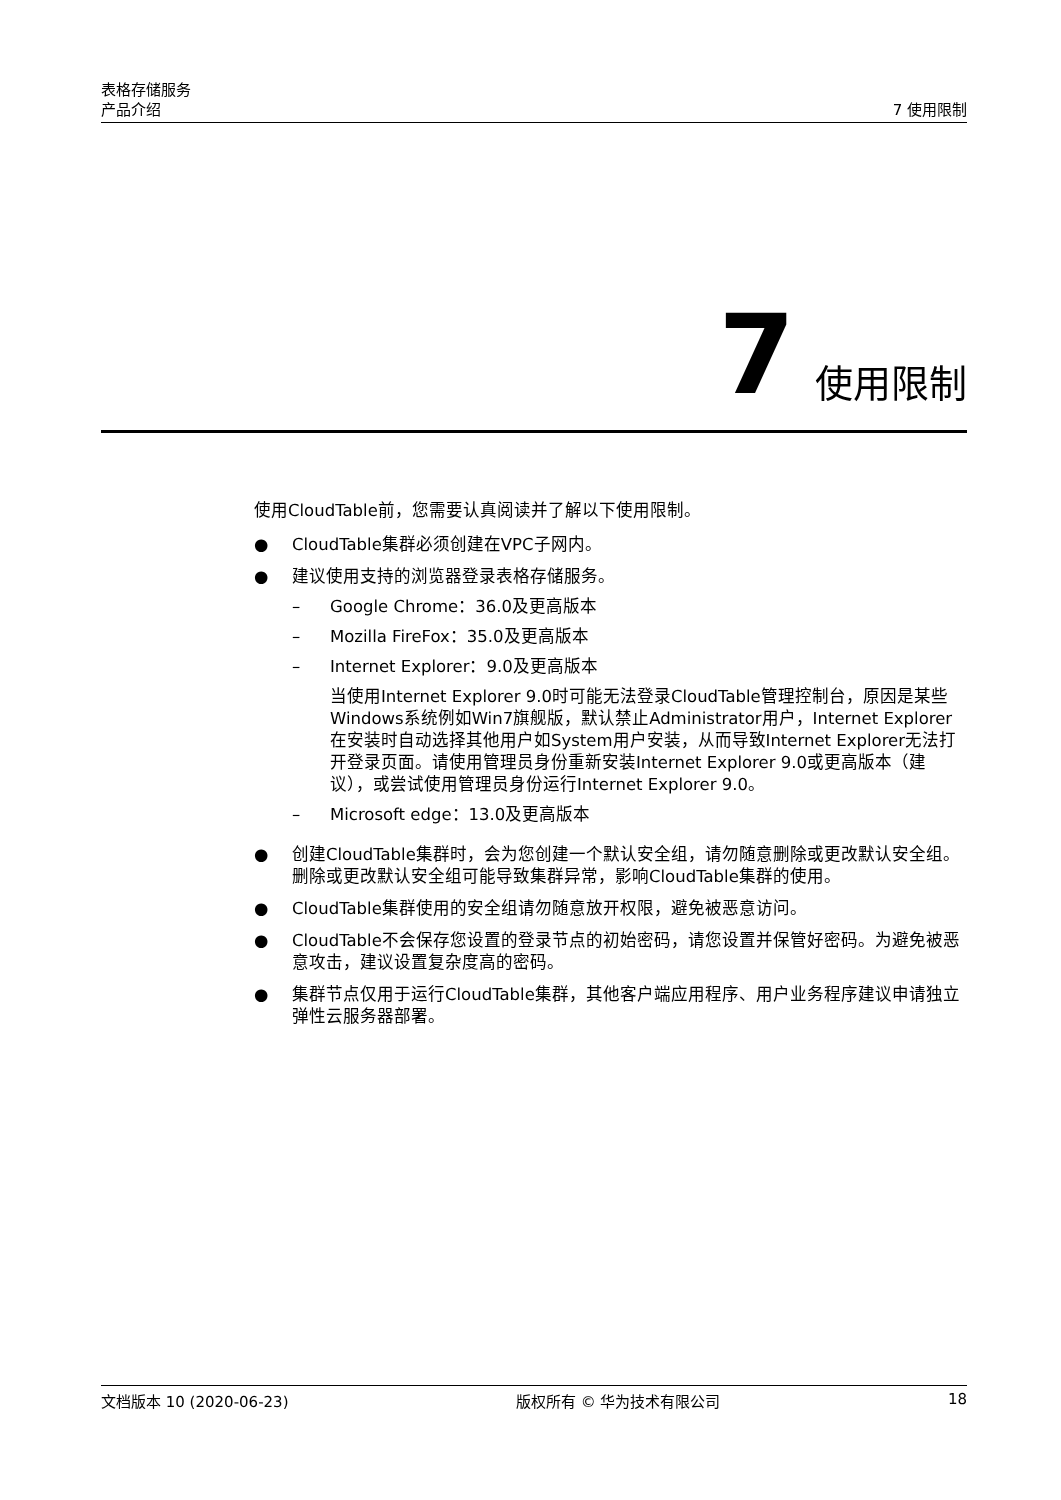表格存储服务
产品介绍
7 使用限制
7 使用限制
使用CloudTable前，您需要认真阅读并了解以下使用限制。
● CloudTable集群必须创建在VPC子网内。
● 建议使用支持的浏览器登录表格存储服务。
– Google Chrome：36.0及更高版本
– Mozilla FireFox：35.0及更高版本
– Internet Explorer：9.0及更高版本
当使用Internet Explorer 9.0时可能无法登录CloudTable管理控制台，原因是某些Windows系统例如Win7旗舰版，默认禁止Administrator用户，Internet Explorer在安装时自动选择其他用户如System用户安装，从而导致Internet Explorer无法打开登录页面。请使用管理员身份重新安装Internet Explorer 9.0或更高版本（建议），或尝试使用管理员身份运行Internet Explorer 9.0。
– Microsoft edge：13.0及更高版本
● 创建CloudTable集群时，会为您创建一个默认安全组，请勿随意删除或更改默认安全组。删除或更改默认安全组可能导致集群异常，影响CloudTable集群的使用。
● CloudTable集群使用的安全组请勿随意放开权限，避免被恶意访问。
● CloudTable不会保存您设置的登录节点的初始密码，请您设置并保管好密码。为避免被恶意攻击，建议设置复杂度高的密码。
● 集群节点仅用于运行CloudTable集群，其他客户端应用程序、用户业务程序建议申请独立弹性云服务器部署。
文档版本 10 (2020-06-23) 版权所有 © 华为技术有限公司 18